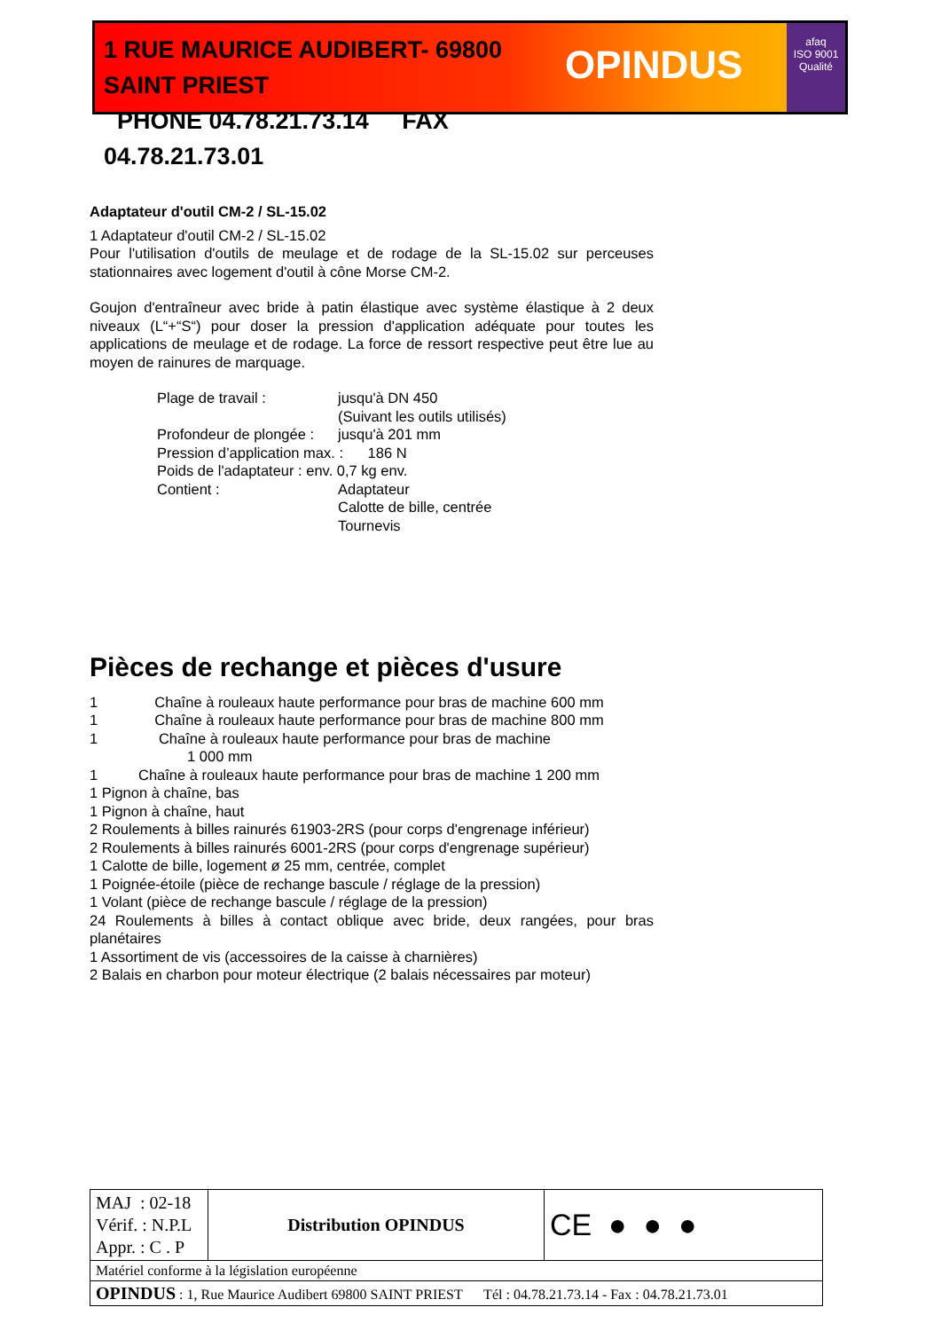1 RUE MAURICE AUDIBERT- 69800 SAINT PRIEST
PHONE 04.78.21.73.14 FAX 04.78.21.73.01
OPINDUS
afaq
ISO 9001
Qualité
Adaptateur d'outil CM-2 / SL-15.02
1 Adaptateur d'outil CM-2 / SL-15.02
Pour l'utilisation d'outils de meulage et de rodage de la SL-15.02 sur perceuses stationnaires avec logement d'outil à cône Morse CM-2.
Goujon d'entraîneur avec bride à patin élastique avec système élastique à 2 deux niveaux (L“+“S“) pour doser la pression d'application adéquate pour toutes les applications de meulage et de rodage. La force de ressort respective peut être lue au moyen de rainures de marquage.
| Plage de travail : | jusqu'à DN 450 (Suivant les outils utilisés) |
| Profondeur de plongée : | jusqu'à 201 mm |
| Pression d’application max. : 186 N | |
| Poids de l'adaptateur : env. 0,7 kg env. | |
| Contient : | Adaptateur Calotte de bille, centrée Tournevis |
Pièces de rechange et pièces d'usure
1 Chaîne à rouleaux haute performance pour bras de machine 600 mm
1 Chaîne à rouleaux haute performance pour bras de machine 800 mm
1 Chaîne à rouleaux haute performance pour bras de machine
1 000 mm
1 Chaîne à rouleaux haute performance pour bras de machine 1 200 mm
1 Pignon à chaîne, bas
1 Pignon à chaîne, haut
2 Roulements à billes rainurés 61903-2RS (pour corps d'engrenage inférieur)
2 Roulements à billes rainurés 6001-2RS (pour corps d'engrenage supérieur)
1 Calotte de bille, logement ø 25 mm, centrée, complet
1 Poignée-étoile (pièce de rechange bascule / réglage de la pression)
1 Volant (pièce de rechange bascule / réglage de la pression)
24 Roulements à billes à contact oblique avec bride, deux rangées, pour bras planétaires
1 Assortiment de vis (accessoires de la caisse à charnières)
2 Balais en charbon pour moteur électrique (2 balais nécessaires par moteur)
| MAJ : 02-18 Vérif. : N.P.L Appr. : C . P | Distribution OPINDUS | CE ● ● ● |
| Matériel conforme à la législation européenne | | |
| OPINDUS : 1, Rue Maurice Audibert 69800 SAINT PRIEST Tél : 04.78.21.73.14 - Fax : 04.78.21.73.01 | | |